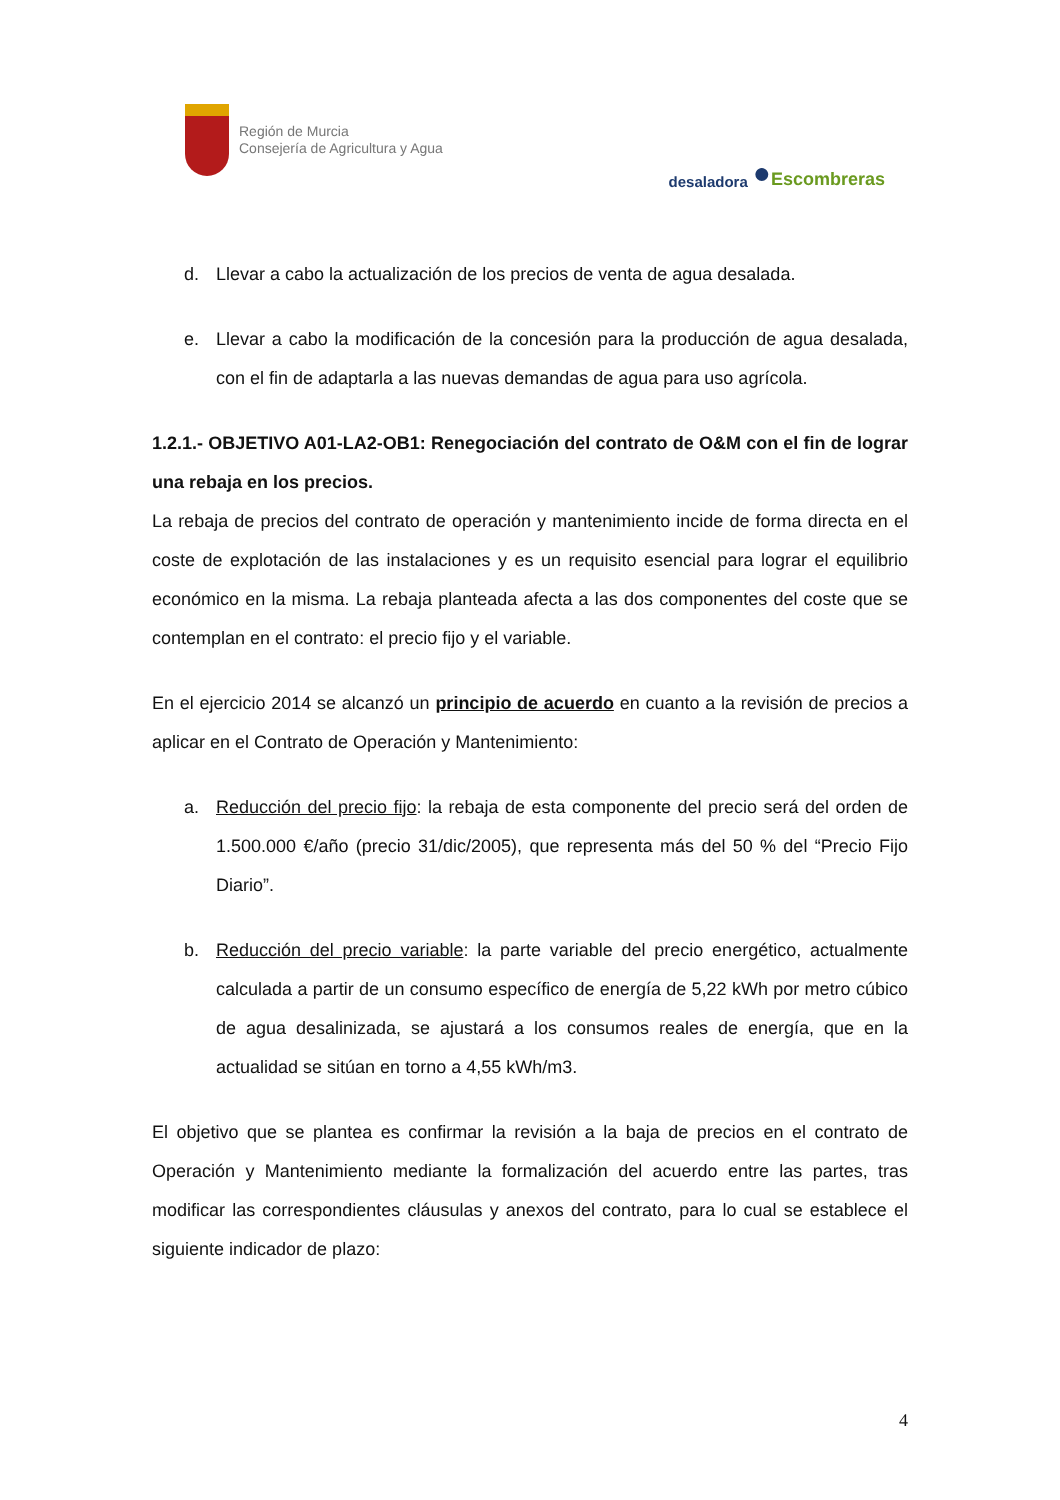Región de Murcia
Consejería de Agricultura y Agua
desaladora ● Escombreras
d. Llevar a cabo la actualización de los precios de venta de agua desalada.
e. Llevar a cabo la modificación de la concesión para la producción de agua desalada, con el fin de adaptarla a las nuevas demandas de agua para uso agrícola.
1.2.1.- OBJETIVO A01-LA2-OB1: Renegociación del contrato de O&M con el fin de lograr una rebaja en los precios.
La rebaja de precios del contrato de operación y mantenimiento incide de forma directa en el coste de explotación de las instalaciones y es un requisito esencial para lograr el equilibrio económico en la misma. La rebaja planteada afecta a las dos componentes del coste que se contemplan en el contrato: el precio fijo y el variable.
En el ejercicio 2014 se alcanzó un principio de acuerdo en cuanto a la revisión de precios a aplicar en el Contrato de Operación y Mantenimiento:
a. Reducción del precio fijo: la rebaja de esta componente del precio será del orden de 1.500.000 €/año (precio 31/dic/2005), que representa más del 50 % del “Precio Fijo Diario”.
b. Reducción del precio variable: la parte variable del precio energético, actualmente calculada a partir de un consumo específico de energía de 5,22 kWh por metro cúbico de agua desalinizada, se ajustará a los consumos reales de energía, que en la actualidad se sitúan en torno a 4,55 kWh/m3.
El objetivo que se plantea es confirmar la revisión a la baja de precios en el contrato de Operación y Mantenimiento mediante la formalización del acuerdo entre las partes, tras modificar las correspondientes cláusulas y anexos del contrato, para lo cual se establece el siguiente indicador de plazo:
4